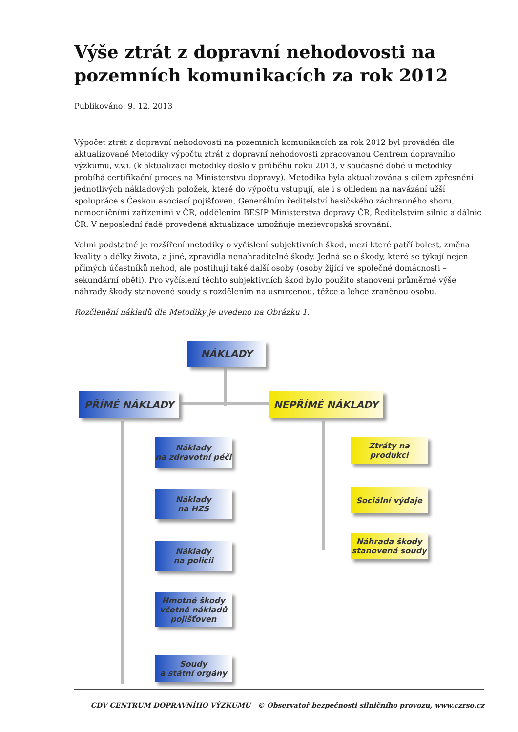Výše ztrát z dopravní nehodovosti na pozemních komunikacích za rok 2012
Publikováno: 9. 12. 2013
Výpočet ztrát z dopravní nehodovosti na pozemních komunikacích za rok 2012 byl prováděn dle aktualizované Metodiky výpočtu ztrát z dopravní nehodovosti zpracovanou Centrem dopravního výzkumu, v.v.i. (k aktualizaci metodiky došlo v průběhu roku 2013, v současné době u metodiky probíhá certifikační proces na Ministerstvu dopravy). Metodika byla aktualizována s cílem zpřesnění jednotlivých nákladových položek, které do výpočtu vstupují, ale i s ohledem na navázání užší spolupráce s Českou asociací pojišťoven, Generálním ředitelství hasičského záchranného sboru, nemocničními zařízeními v ČR, oddělením BESIP Ministerstva dopravy ČR, Ředitelstvím silnic a dálnic ČR. V neposlední řadě provedená aktualizace umožňuje mezievropská srovnání.
Velmi podstatné je rozšíření metodiky o vyčíslení subjektivních škod, mezi které patří bolest, změna kvality a délky života, a jiné, zpravidla nenahraditelné škody. Jedná se o škody, které se týkají nejen přímých účastníků nehod, ale postihují také další osoby (osoby žijící ve společné domácnosti – sekundární oběti). Pro vyčíslení těchto subjektivních škod bylo použito stanovení průměrné výše náhrady škody stanovené soudy s rozdělením na usmrcenou, těžce a lehce zraněnou osobu.
Rozčlenění nákladů dle Metodiky je uvedeno na Obrázku 1.
NÁKLADY
PŘÍMÉ NÁKLADY NEPŘÍMÉ NÁKLADY
Náklady
na zdravotní péči
Náklady
na HZS
Náklady
na policii
Hmotné škody
včetně nákladů
pojišťoven
Soudy
a státní orgány
Ztráty na produkci
Sociální výdaje
Náhrada škody
stanovená soudy
CDV CENTRUM DOPRAVNÍHO VÝZKUMU © Observatoř bezpečnosti silničního provozu, www.czrso.cz